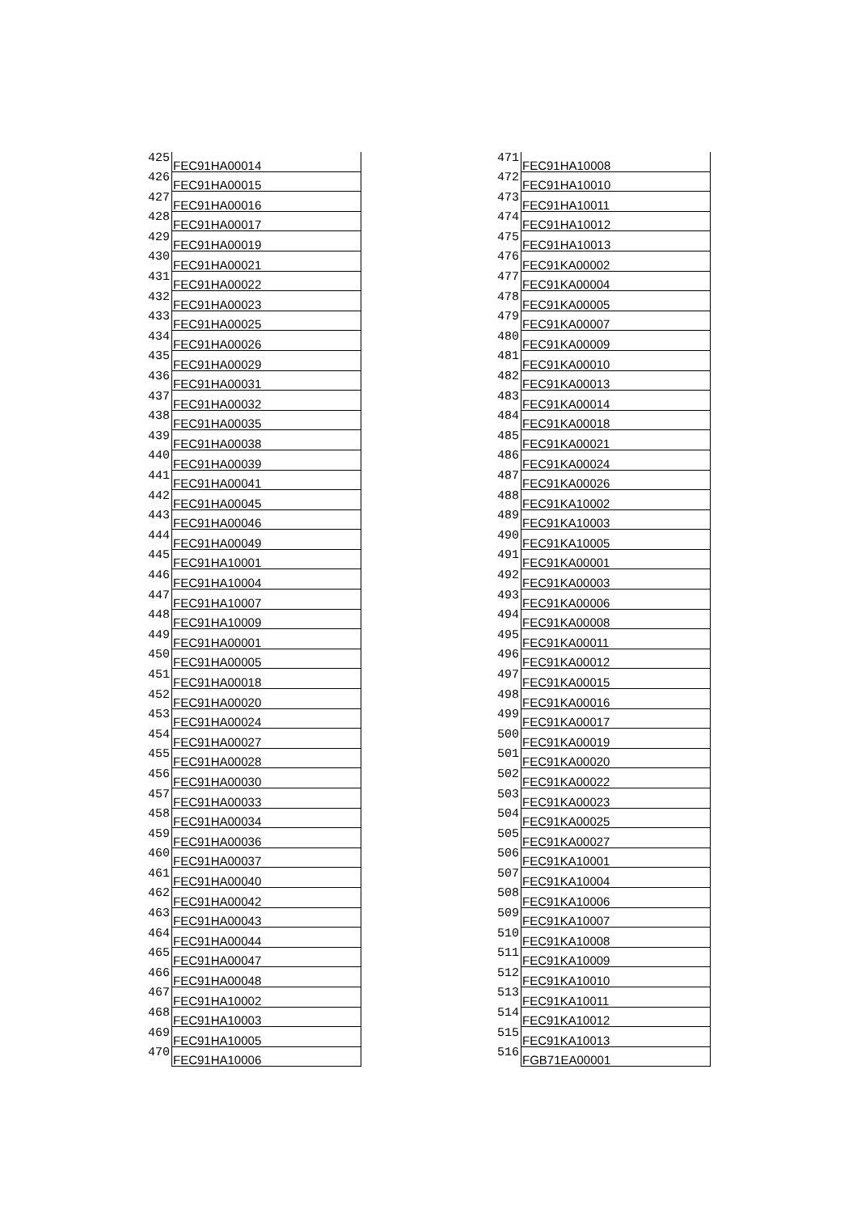| 425 | FEC91HA00014 |
| 426 | FEC91HA00015 |
| 427 | FEC91HA00016 |
| 428 | FEC91HA00017 |
| 429 | FEC91HA00019 |
| 430 | FEC91HA00021 |
| 431 | FEC91HA00022 |
| 432 | FEC91HA00023 |
| 433 | FEC91HA00025 |
| 434 | FEC91HA00026 |
| 435 | FEC91HA00029 |
| 436 | FEC91HA00031 |
| 437 | FEC91HA00032 |
| 438 | FEC91HA00035 |
| 439 | FEC91HA00038 |
| 440 | FEC91HA00039 |
| 441 | FEC91HA00041 |
| 442 | FEC91HA00045 |
| 443 | FEC91HA00046 |
| 444 | FEC91HA00049 |
| 445 | FEC91HA10001 |
| 446 | FEC91HA10004 |
| 447 | FEC91HA10007 |
| 448 | FEC91HA10009 |
| 449 | FEC91HA00001 |
| 450 | FEC91HA00005 |
| 451 | FEC91HA00018 |
| 452 | FEC91HA00020 |
| 453 | FEC91HA00024 |
| 454 | FEC91HA00027 |
| 455 | FEC91HA00028 |
| 456 | FEC91HA00030 |
| 457 | FEC91HA00033 |
| 458 | FEC91HA00034 |
| 459 | FEC91HA00036 |
| 460 | FEC91HA00037 |
| 461 | FEC91HA00040 |
| 462 | FEC91HA00042 |
| 463 | FEC91HA00043 |
| 464 | FEC91HA00044 |
| 465 | FEC91HA00047 |
| 466 | FEC91HA00048 |
| 467 | FEC91HA10002 |
| 468 | FEC91HA10003 |
| 469 | FEC91HA10005 |
| 470 | FEC91HA10006 |
| 471 | FEC91HA10008 |
| 472 | FEC91HA10010 |
| 473 | FEC91HA10011 |
| 474 | FEC91HA10012 |
| 475 | FEC91HA10013 |
| 476 | FEC91KA00002 |
| 477 | FEC91KA00004 |
| 478 | FEC91KA00005 |
| 479 | FEC91KA00007 |
| 480 | FEC91KA00009 |
| 481 | FEC91KA00010 |
| 482 | FEC91KA00013 |
| 483 | FEC91KA00014 |
| 484 | FEC91KA00018 |
| 485 | FEC91KA00021 |
| 486 | FEC91KA00024 |
| 487 | FEC91KA00026 |
| 488 | FEC91KA10002 |
| 489 | FEC91KA10003 |
| 490 | FEC91KA10005 |
| 491 | FEC91KA00001 |
| 492 | FEC91KA00003 |
| 493 | FEC91KA00006 |
| 494 | FEC91KA00008 |
| 495 | FEC91KA00011 |
| 496 | FEC91KA00012 |
| 497 | FEC91KA00015 |
| 498 | FEC91KA00016 |
| 499 | FEC91KA00017 |
| 500 | FEC91KA00019 |
| 501 | FEC91KA00020 |
| 502 | FEC91KA00022 |
| 503 | FEC91KA00023 |
| 504 | FEC91KA00025 |
| 505 | FEC91KA00027 |
| 506 | FEC91KA10001 |
| 507 | FEC91KA10004 |
| 508 | FEC91KA10006 |
| 509 | FEC91KA10007 |
| 510 | FEC91KA10008 |
| 511 | FEC91KA10009 |
| 512 | FEC91KA10010 |
| 513 | FEC91KA10011 |
| 514 | FEC91KA10012 |
| 515 | FEC91KA10013 |
| 516 | FGB71EA00001 |